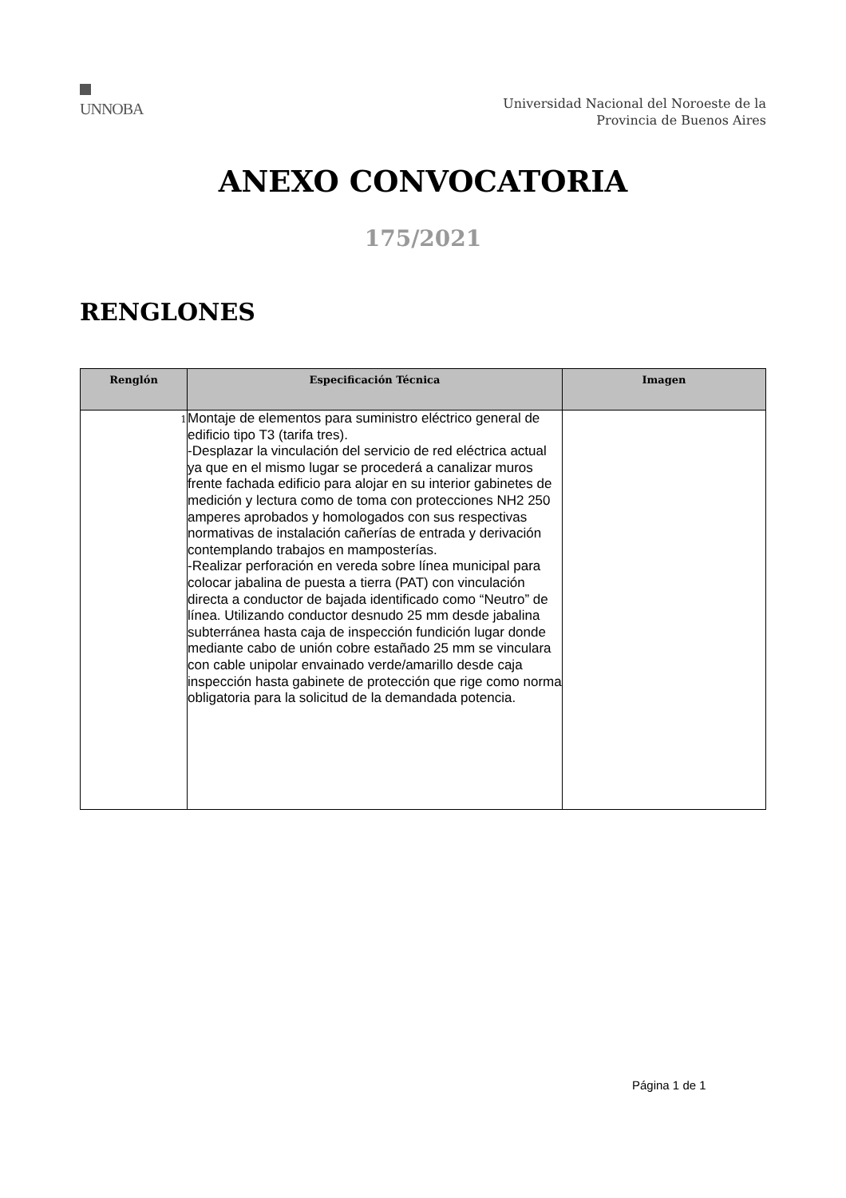UNNOBA
Universidad Nacional del Noroeste de la
Provincia de Buenos Aires
ANEXO CONVOCATORIA
175/2021
RENGLONES
| Renglón | Especificación Técnica | Imagen |
| --- | --- | --- |
| 1 | Montaje de elementos para suministro eléctrico general de edificio tipo T3 (tarifa tres). -Desplazar la vinculación del servicio de red eléctrica actual ya que en el mismo lugar se procederá a canalizar muros frente fachada edificio para alojar en su interior gabinetes de medición y lectura como de toma con protecciones NH2 250 amperes aprobados y homologados con sus respectivas normativas de instalación cañerías de entrada y derivación contemplando trabajos en mamposterías. -Realizar perforación en vereda sobre línea municipal para colocar jabalina de puesta a tierra (PAT) con vinculación directa a conductor de bajada identificado como “Neutro” de línea. Utilizando conductor desnudo 25 mm desde jabalina subterránea hasta caja de inspección fundición lugar donde mediante cabo de unión cobre estañado 25 mm se vinculara con cable unipolar envainado verde/amarillo desde caja inspección hasta gabinete de protección que rige como norma obligatoria para la solicitud de la demandada potencia. | |
Página 1 de 1